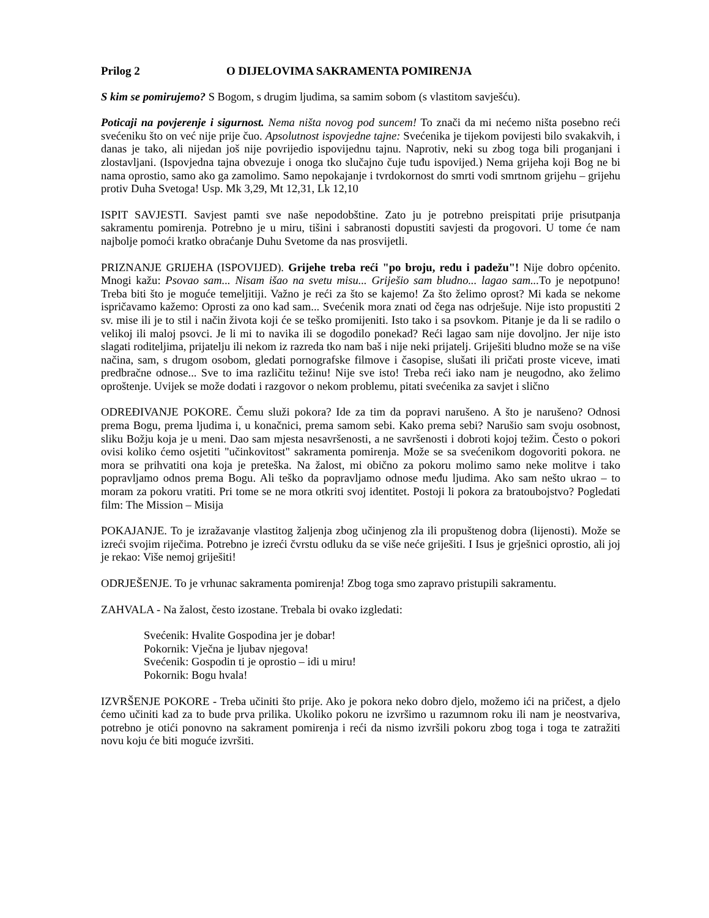Prilog 2 O DIJELOVIMA SAKRAMENTA POMIRENJA
S kim se pomirujemo? S Bogom, s drugim ljudima, sa samim sobom (s vlastitom savješću).
Poticaji na povjerenje i sigurnost. Nema ništa novog pod suncem! To znači da mi nećemo ništa posebno reći svećeniku što on već nije prije čuo. Apsolutnost ispovjedne tajne: Svećenika je tijekom povijesti bilo svakakvih, i danas je tako, ali nijedan još nije povrijedio ispovijednu tajnu. Naprotiv, neki su zbog toga bili proganjani i zlostavljani. (Ispovjedna tajna obvezuje i onoga tko slučajno čuje tuđu ispovijed.) Nema grijeha koji Bog ne bi nama oprostio, samo ako ga zamolimo. Samo nepokajanje i tvrdokornost do smrti vodi smrtnom grijehu – grijehu protiv Duha Svetoga! Usp. Mk 3,29, Mt 12,31, Lk 12,10
ISPIT SAVJESTI. Savjest pamti sve naše nepodobštine. Zato ju je potrebno preispitati prije prisutpanja sakramentu pomirenja. Potrebno je u miru, tišini i sabranosti dopustiti savjesti da progovori. U tome će nam najbolje pomoći kratko obraćanje Duhu Svetome da nas prosvijetli.
PRIZNANJE GRIJEHA (ISPOVIJED). Grijehe treba reći "po broju, redu i padežu"! Nije dobro općenito. Mnogi kažu: Psovao sam... Nisam išao na svetu misu... Griješio sam bludno... lagao sam... To je nepotpuno! Treba biti što je moguće temeljitiji. Važno je reći za što se kajemo! Za što želimo oprost? Mi kada se nekome ispričavamo kažemo: Oprosti za ono kad sam... Svećenik mora znati od čega nas odrješuje. Nije isto propustiti 2 sv. mise ili je to stil i način života koji će se teško promijeniti. Isto tako i sa psovkom. Pitanje je da li se radilo o velikoj ili maloj psovci. Je li mi to navika ili se dogodilo ponekad? Reći lagao sam nije dovoljno. Jer nije isto slagati roditeljima, prijatelju ili nekom iz razreda tko nam baš i nije neki prijatelj. Griješiti bludno može se na više načina, sam, s drugom osobom, gledati pornografske filmove i časopise, slušati ili pričati proste viceve, imati predbračne odnose... Sve to ima različitu težinu! Nije sve isto! Treba reći iako nam je neugodno, ako želimo oproštenje. Uvijek se može dodati i razgovor o nekom problemu, pitati svećenika za savjet i slično
ODREĐIVANJE POKORE. Čemu služi pokora? Ide za tim da popravi narušeno. A što je narušeno? Odnosi prema Bogu, prema ljudima i, u konačnici, prema samom sebi. Kako prema sebi? Narušio sam svoju osobnost, sliku Božju koja je u meni. Dao sam mjesta nesavršenosti, a ne savršenosti i dobroti kojoj težim. Često o pokori ovisi koliko ćemo osjetiti "učinkovitost" sakramenta pomirenja. Može se sa svećenikom dogovoriti pokora. ne mora se prihvatiti ona koja je preteška. Na žalost, mi obično za pokoru molimo samo neke molitve i tako popravljamo odnos prema Bogu. Ali teško da popravljamo odnose među ljudima. Ako sam nešto ukrao – to moram za pokoru vratiti. Pri tome se ne mora otkriti svoj identitet. Postoji li pokora za bratoubojstvo? Pogledati film: The Mission – Misija
POKAJANJE. To je izražavanje vlastitog žaljenja zbog učinjenog zla ili propuštenog dobra (lijenosti). Može se izreći svojim riječima. Potrebno je izreći čvrstu odluku da se više neće griješiti. I Isus je grješnici oprostio, ali joj je rekao: Više nemoj griješiti!
ODRJEŠENJE. To je vrhunac sakramenta pomirenja! Zbog toga smo zapravo pristupili sakramentu.
ZAHVALA - Na žalost, često izostane. Trebala bi ovako izgledati:
Svećenik: Hvalite Gospodina jer je dobar!
Pokornik: Vječna je ljubav njegova!
Svećenik: Gospodin ti je oprostio – idi u miru!
Pokornik: Bogu hvala!
IZVRŠENJE POKORE - Treba učiniti što prije. Ako je pokora neko dobro djelo, možemo ići na pričest, a djelo ćemo učiniti kad za to bude prva prilika. Ukoliko pokoru ne izvršimo u razumnom roku ili nam je neostvariva, potrebno je otići ponovno na sakrament pomirenja i reći da nismo izvršili pokoru zbog toga i toga te zatražiti novu koju će biti moguće izvršiti.